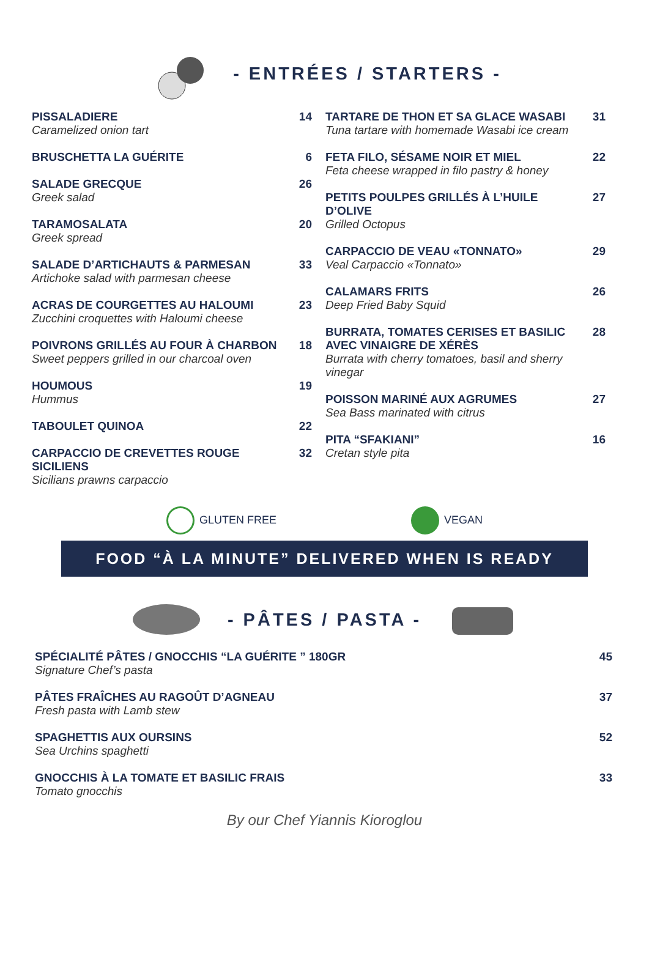- ENTRÉES / STARTERS -
PISSALADIERE
Caramelized onion tart
14
BRUSCHETTA LA GUÉRITE 6
SALADE GRECQUE
Greek salad
26
TARAMOSALATA
Greek spread
20
SALADE D’ARTICHAUTS & PARMESAN
Artichoke salad with parmesan cheese
33
ACRAS DE COURGETTES AU HALOUMI
Zucchini croquettes with Haloumi cheese
23
POIVRONS GRILLÉS AU FOUR À CHARBON
Sweet peppers grilled in our charcoal oven
18
HOUMOUS
Hummus
19
TABOULET QUINOA 22
CARPACCIO DE CREVETTES ROUGE SICILIENS
Sicilians prawns carpaccio
32
TARTARE DE THON ET SA GLACE WASABI
Tuna tartare with homemade Wasabi ice cream
31
FETA FILO, SÉSAME NOIR ET MIEL
Feta cheese wrapped in filo pastry & honey
22
PETITS POULPES GRILLÉS À L’HUILE D’OLIVE
Grilled Octopus
27
CARPACCIO DE VEAU «TONNATO»
Veal Carpaccio «Tonnato»
29
CALAMARS FRITS
Deep Fried Baby Squid
26
BURRATA, TOMATES CERISES ET BASILIC AVEC VINAIGRE DE XÉRÈS
Burrata with cherry tomatoes, basil and sherry vinegar
28
POISSON MARINÉ AUX AGRUMES
Sea Bass marinated with citrus
27
PITA “SFAKIANI”
Cretan style pita
16
GLUTEN FREE VEGAN
FOOD “À LA MINUTE” DELIVERED WHEN IS READY
- PÂTES / PASTA -
SPÉCIALITÉ PÂTES / GNOCCHIS “LA GUÉRITE ” 180GR
Signature Chef’s pasta
45
PÂTES FRAÎCHES AU RAGOÛT D’AGNEAU
Fresh pasta with Lamb stew
37
SPAGHETTIS AUX OURSINS
Sea Urchins spaghetti
52
GNOCCHIS À LA TOMATE ET BASILIC FRAIS
Tomato gnocchis
33
By our Chef Yiannis Kioroglou